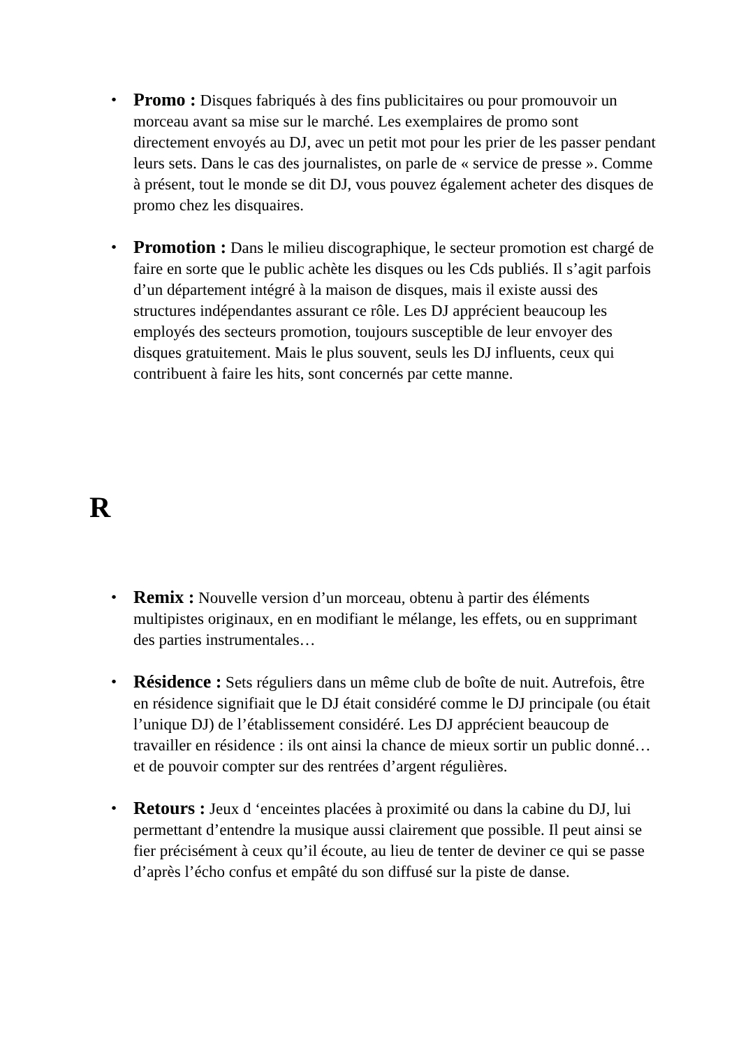• Promo : Disques fabriqués à des fins publicitaires ou pour promouvoir un morceau avant sa mise sur le marché. Les exemplaires de promo sont directement envoyés au DJ, avec un petit mot pour les prier de les passer pendant leurs sets. Dans le cas des journalistes, on parle de « service de presse ». Comme à présent, tout le monde se dit DJ, vous pouvez également acheter des disques de promo chez les disquaires.
• Promotion : Dans le milieu discographique, le secteur promotion est chargé de faire en sorte que le public achète les disques ou les Cds publiés. Il s’agit parfois d’un département intégré à la maison de disques, mais il existe aussi des structures indépendantes assurant ce rôle. Les DJ apprécient beaucoup les employés des secteurs promotion, toujours susceptible de leur envoyer des disques gratuitement. Mais le plus souvent, seuls les DJ influents, ceux qui contribuent à faire les hits, sont concernés par cette manne.
R
• Remix : Nouvelle version d’un morceau, obtenu à partir des éléments multipistes originaux, en en modifiant le mélange, les effets, ou en supprimant des parties instrumentales…
• Résidence : Sets réguliers dans un même club de boîte de nuit. Autrefois, être en résidence signifiait que le DJ était considéré comme le DJ principale (ou était l’unique DJ) de l’établissement considéré. Les DJ apprécient beaucoup de travailler en résidence : ils ont ainsi la chance de mieux sortir un public donné… et de pouvoir compter sur des rentrées d’argent régulières.
• Retours : Jeux d ‘enceintes placées à proximité ou dans la cabine du DJ, lui permettant d’entendre la musique aussi clairement que possible. Il peut ainsi se fier précisément à ceux qu’il écoute, au lieu de tenter de deviner ce qui se passe d’après l’écho confus et empâté du son diffusé sur la piste de danse.